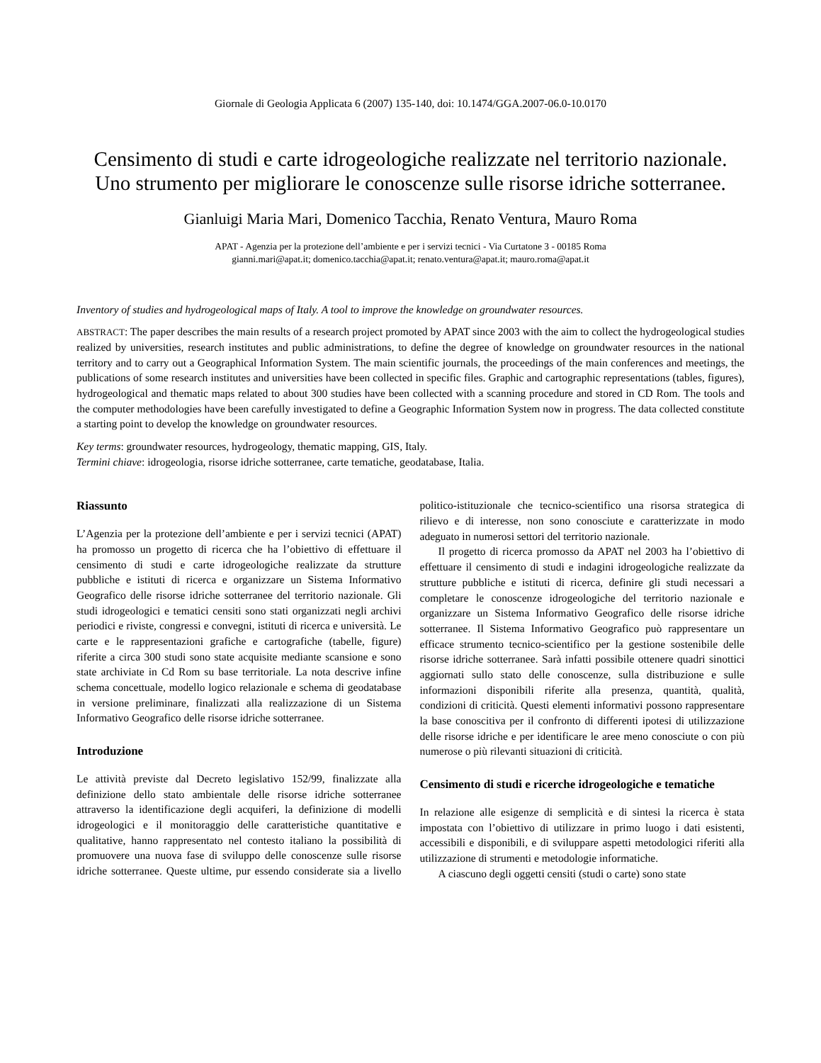Giornale di Geologia Applicata 6 (2007) 135-140, doi: 10.1474/GGA.2007-06.0-10.0170
Censimento di studi e carte idrogeologiche realizzate nel territorio nazionale.
Uno strumento per migliorare le conoscenze sulle risorse idriche sotterranee.
Gianluigi Maria Mari, Domenico Tacchia, Renato Ventura, Mauro Roma
APAT - Agenzia per la protezione dell’ambiente e per i servizi tecnici - Via Curtatone 3 - 00185 Roma
gianni.mari@apat.it; domenico.tacchia@apat.it; renato.ventura@apat.it; mauro.roma@apat.it
Inventory of studies and hydrogeological maps of Italy. A tool to improve the knowledge on groundwater resources.
ABSTRACT: The paper describes the main results of a research project promoted by APAT since 2003 with the aim to collect the hydrogeological studies realized by universities, research institutes and public administrations, to define the degree of knowledge on groundwater resources in the national territory and to carry out a Geographical Information System. The main scientific journals, the proceedings of the main conferences and meetings, the publications of some research institutes and universities have been collected in specific files. Graphic and cartographic representations (tables, figures), hydrogeological and thematic maps related to about 300 studies have been collected with a scanning procedure and stored in CD Rom. The tools and the computer methodologies have been carefully investigated to define a Geographic Information System now in progress. The data collected constitute a starting point to develop the knowledge on groundwater resources.
Key terms: groundwater resources, hydrogeology, thematic mapping, GIS, Italy.
Termini chiave: idrogeologia, risorse idriche sotterranee, carte tematiche, geodatabase, Italia.
Riassunto
L’Agenzia per la protezione dell’ambiente e per i servizi tecnici (APAT) ha promosso un progetto di ricerca che ha l’obiettivo di effettuare il censimento di studi e carte idrogeologiche realizzate da strutture pubbliche e istituti di ricerca e organizzare un Sistema Informativo Geografico delle risorse idriche sotterranee del territorio nazionale. Gli studi idrogeologici e tematici censiti sono stati organizzati negli archivi periodici e riviste, congressi e convegni, istituti di ricerca e università. Le carte e le rappresentazioni grafiche e cartografiche (tabelle, figure) riferite a circa 300 studi sono state acquisite mediante scansione e sono state archiviate in Cd Rom su base territoriale. La nota descrive infine schema concettuale, modello logico relazionale e schema di geodatabase in versione preliminare, finalizzati alla realizzazione di un Sistema Informativo Geografico delle risorse idriche sotterranee.
Introduzione
Le attività previste dal Decreto legislativo 152/99, finalizzate alla definizione dello stato ambientale delle risorse idriche sotterranee attraverso la identificazione degli acquiferi, la definizione di modelli idrogeologici e il monitoraggio delle caratteristiche quantitative e qualitative, hanno rappresentato nel contesto italiano la possibilità di promuovere una nuova fase di sviluppo delle conoscenze sulle risorse idriche sotterranee. Queste ultime, pur essendo considerate sia a livello politico-istituzionale che tecnico-scientifico una risorsa strategica di rilievo e di interesse, non sono conosciute e caratterizzate in modo adeguato in numerosi settori del territorio nazionale.
Il progetto di ricerca promosso da APAT nel 2003 ha l’obiettivo di effettuare il censimento di studi e indagini idrogeologiche realizzate da strutture pubbliche e istituti di ricerca, definire gli studi necessari a completare le conoscenze idrogeologiche del territorio nazionale e organizzare un Sistema Informativo Geografico delle risorse idriche sotterranee. Il Sistema Informativo Geografico può rappresentare un efficace strumento tecnico-scientifico per la gestione sostenibile delle risorse idriche sotterranee. Sarà infatti possibile ottenere quadri sinottici aggiornati sullo stato delle conoscenze, sulla distribuzione e sulle informazioni disponibili riferite alla presenza, quantità, qualità, condizioni di criticità. Questi elementi informativi possono rappresentare la base conoscitiva per il confronto di differenti ipotesi di utilizzazione delle risorse idriche e per identificare le aree meno conosciute o con più numerose o più rilevanti situazioni di criticità.
Censimento di studi e ricerche idrogeologiche e tematiche
In relazione alle esigenze di semplicità e di sintesi la ricerca è stata impostata con l’obiettivo di utilizzare in primo luogo i dati esistenti, accessibili e disponibili, e di sviluppare aspetti metodologici riferiti alla utilizzazione di strumenti e metodologie informatiche.
A ciascuno degli oggetti censiti (studi o carte) sono state